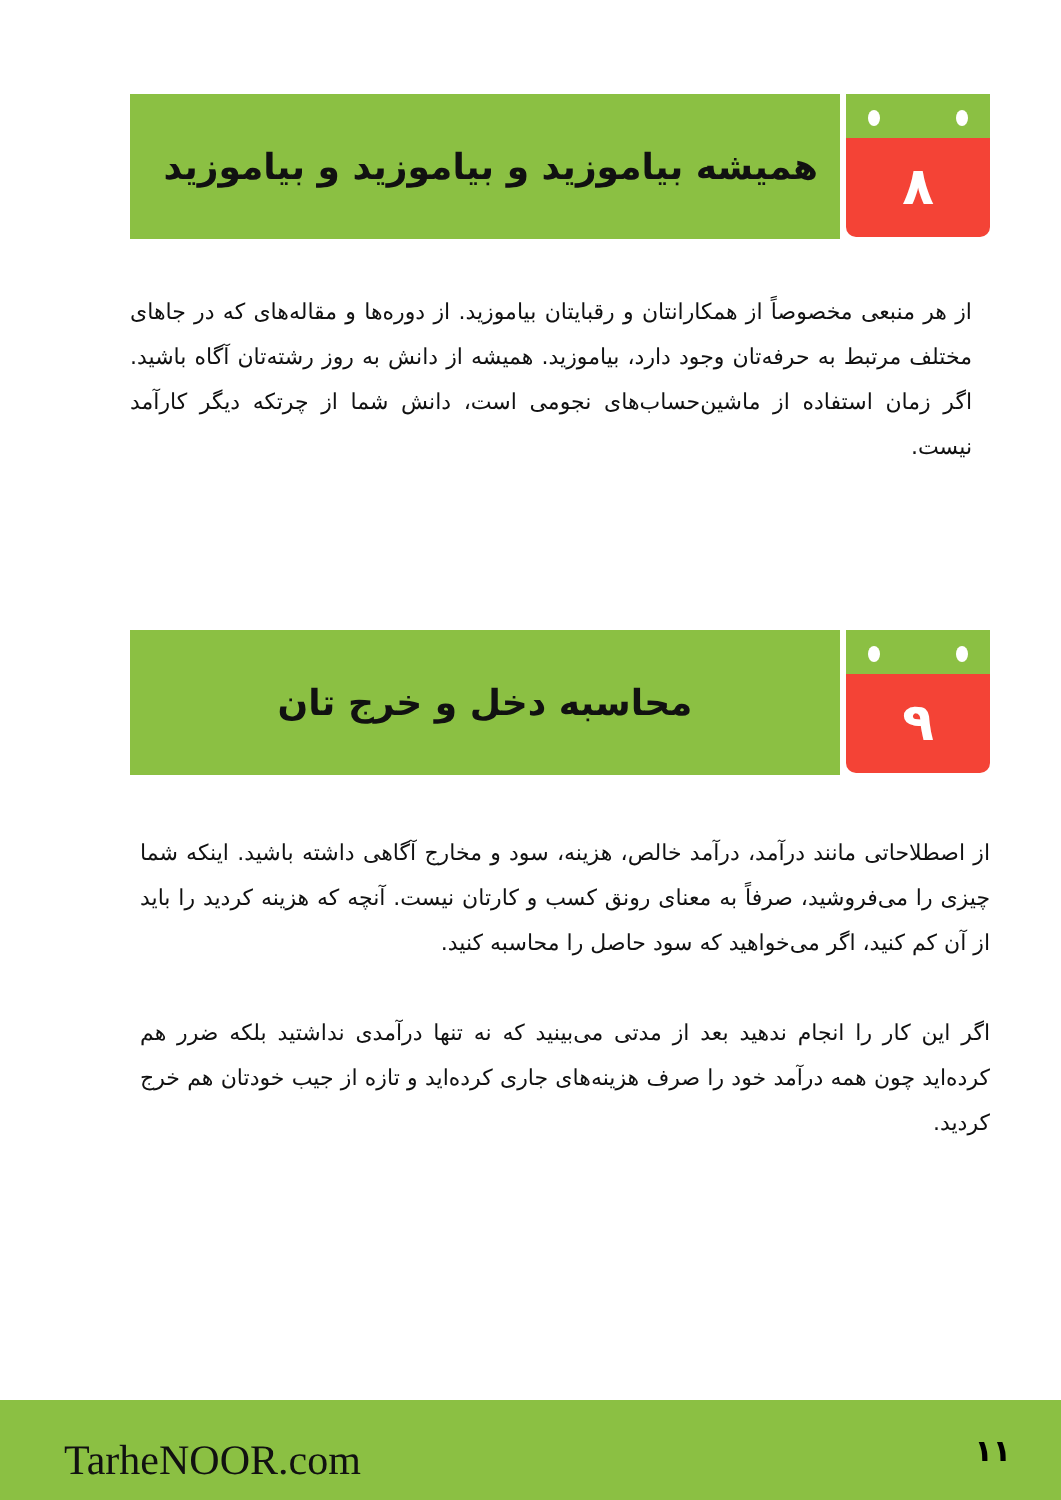۸
همیشه بیاموزید و بیاموزید و بیاموزید
از هر منبعی مخصوصاً از همکارانتان و رقبایتان بیاموزید. از دوره‌ها و مقاله‌های که در جاهای مختلف مرتبط به حرفه‌تان وجود دارد، بیاموزید. همیشه از دانش به روز رشته‌تان آگاه باشید. اگر زمان استفاده از ماشین‌حساب‌های نجومی است، دانش شما از چرتکه دیگر کارآمد نیست.
۹
محاسبه دخل و خرج تان
از اصطلاحاتی مانند درآمد، درآمد خالص، هزینه، سود و مخارج آگاهی داشته باشید. اینکه شما چیزی را می‌فروشید، صرفاً به معنای رونق کسب و کارتان نیست. آنچه که هزینه کردید را باید از آن کم کنید، اگر می‌خواهید که سود حاصل را محاسبه کنید.
اگر این کار را انجام ندهید بعد از مدتی می‌بینید که نه تنها درآمدی نداشتید بلکه ضرر هم کرده‌اید چون همه درآمد خود را صرف هزینه‌های جاری کرده‌اید و تازه از جیب خودتان هم خرج کردید.
TarheNOOR.com ۱۱